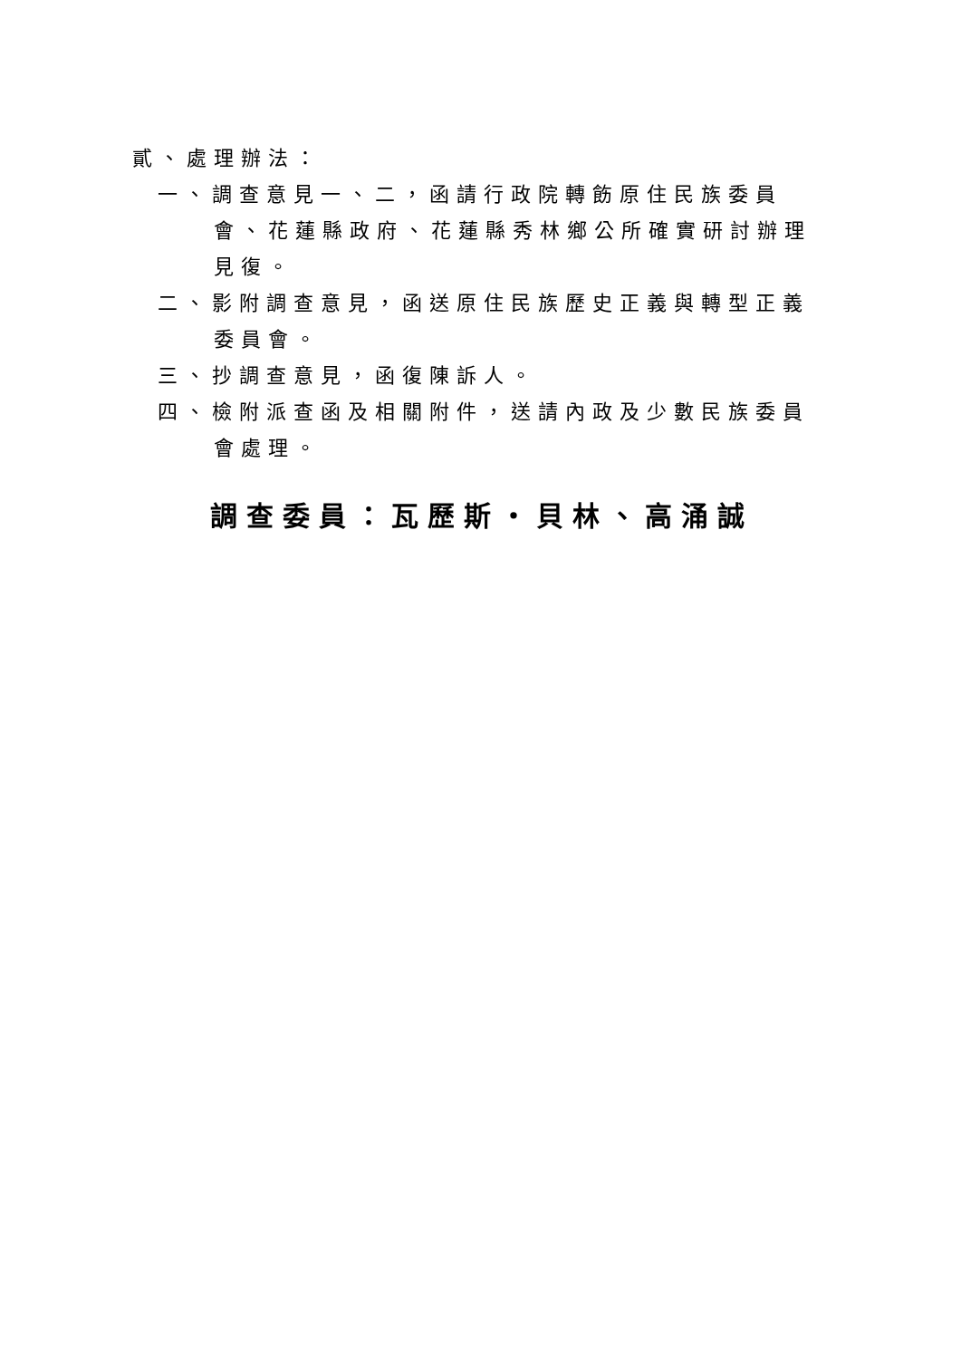貳、處理辦法：
一、調查意見一、二，函請行政院轉飭原住民族委員會、花蓮縣政府、花蓮縣秀林鄉公所確實研討辦理見復。
二、影附調查意見，函送原住民族歷史正義與轉型正義委員會。
三、抄調查意見，函復陳訴人。
四、檢附派查函及相關附件，送請內政及少數民族委員會處理。
調查委員：瓦歷斯・貝林、高涌誠